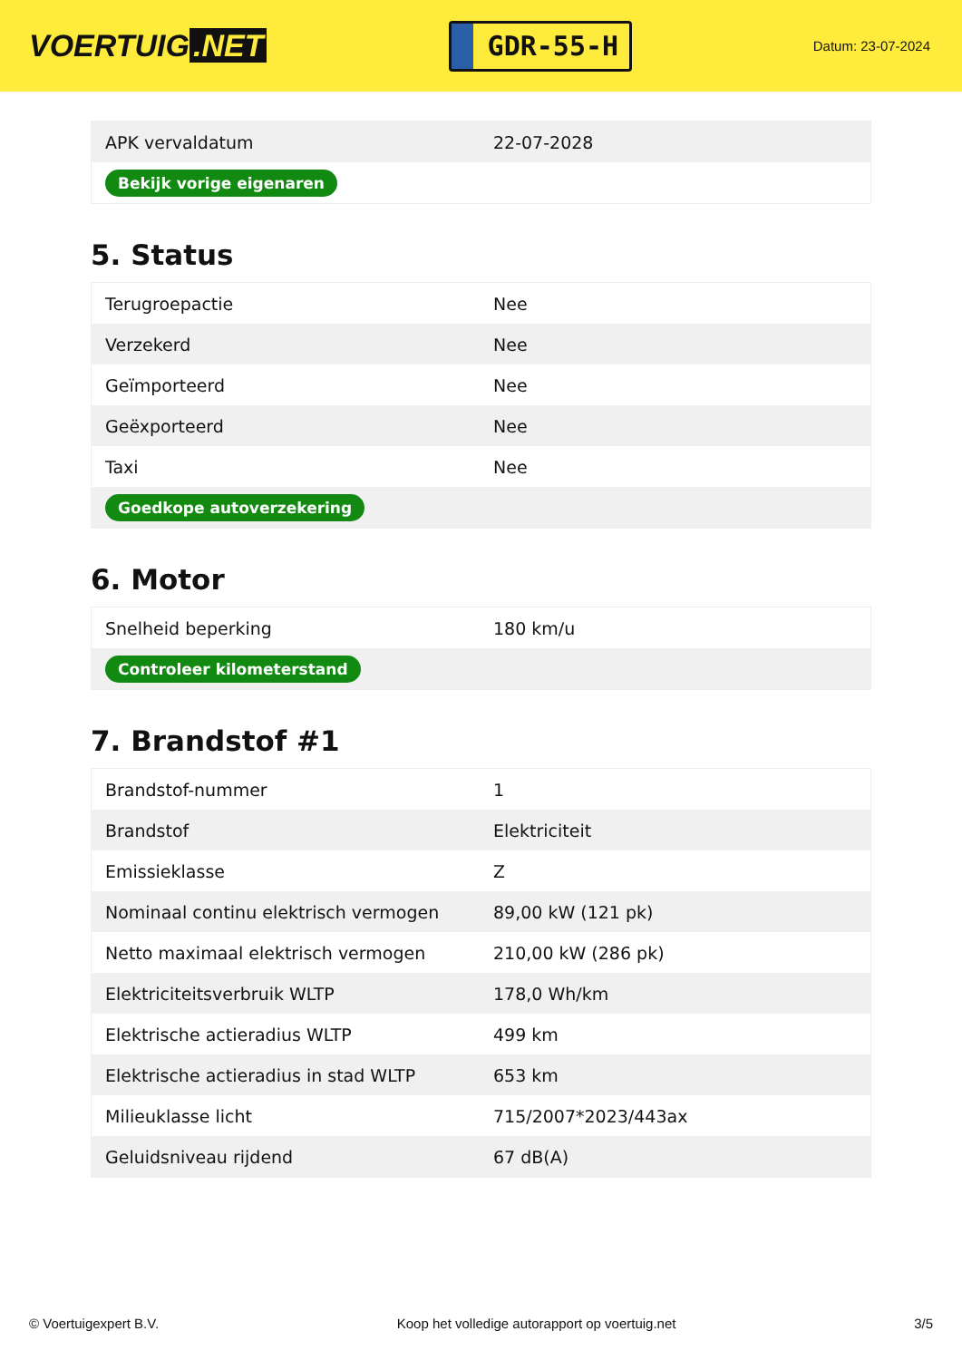VOERTUIG.NET
GDR-55-H
Datum: 23-07-2024
| APK vervaldatum | 22-07-2028 |
| Bekijk vorige eigenaren | |
5. Status
| Terugroepactie | Nee |
| Verzekerd | Nee |
| Geïmporteerd | Nee |
| Geëxporteerd | Nee |
| Taxi | Nee |
| Goedkope autoverzekering | |
6. Motor
| Snelheid beperking | 180 km/u |
| Controleer kilometerstand | |
7. Brandstof #1
| Brandstof-nummer | 1 |
| Brandstof | Elektriciteit |
| Emissieklasse | Z |
| Nominaal continu elektrisch vermogen | 89,00 kW (121 pk) |
| Netto maximaal elektrisch vermogen | 210,00 kW (286 pk) |
| Elektriciteitsverbruik WLTP | 178,0 Wh/km |
| Elektrische actieradius WLTP | 499 km |
| Elektrische actieradius in stad WLTP | 653 km |
| Milieuklasse licht | 715/2007*2023/443ax |
| Geluidsniveau rijdend | 67 dB(A) |
© Voertuigexpert B.V. Koop het volledige autorapport op voertuig.net 3/5